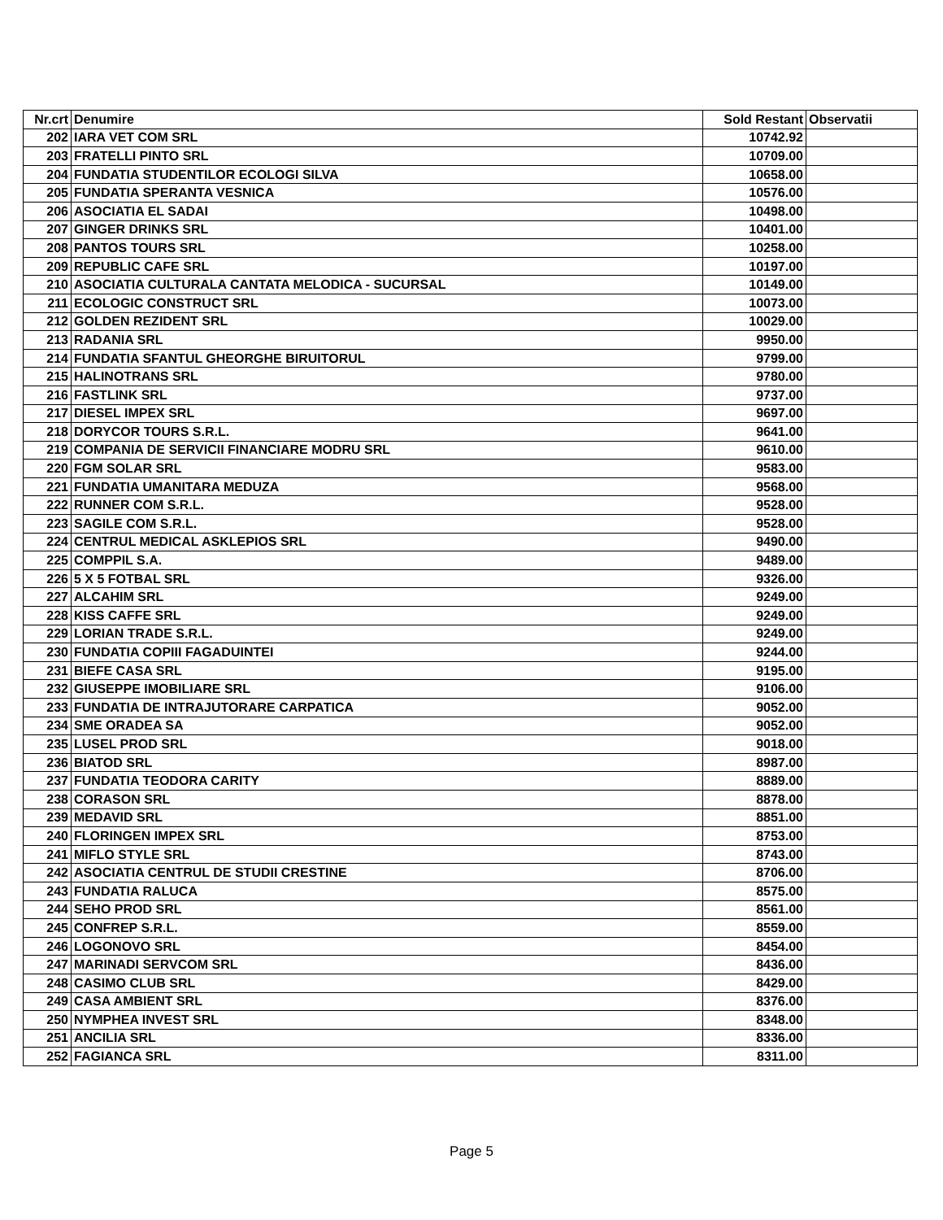| Nr.crt | Denumire | Sold Restant | Observatii |
| --- | --- | --- | --- |
| 202 | IARA VET COM SRL | 10742.92 | |
| 203 | FRATELLI PINTO SRL | 10709.00 | |
| 204 | FUNDATIA STUDENTILOR ECOLOGI SILVA | 10658.00 | |
| 205 | FUNDATIA SPERANTA VESNICA | 10576.00 | |
| 206 | ASOCIATIA EL SADAI | 10498.00 | |
| 207 | GINGER DRINKS SRL | 10401.00 | |
| 208 | PANTOS TOURS SRL | 10258.00 | |
| 209 | REPUBLIC CAFE SRL | 10197.00 | |
| 210 | ASOCIATIA CULTURALA CANTATA MELODICA - SUCURSAL | 10149.00 | |
| 211 | ECOLOGIC CONSTRUCT SRL | 10073.00 | |
| 212 | GOLDEN REZIDENT SRL | 10029.00 | |
| 213 | RADANIA SRL | 9950.00 | |
| 214 | FUNDATIA SFANTUL GHEORGHE BIRUITORUL | 9799.00 | |
| 215 | HALINOTRANS SRL | 9780.00 | |
| 216 | FASTLINK SRL | 9737.00 | |
| 217 | DIESEL IMPEX SRL | 9697.00 | |
| 218 | DORYCOR TOURS S.R.L. | 9641.00 | |
| 219 | COMPANIA DE SERVICII FINANCIARE MODRU SRL | 9610.00 | |
| 220 | FGM SOLAR SRL | 9583.00 | |
| 221 | FUNDATIA UMANITARA MEDUZA | 9568.00 | |
| 222 | RUNNER COM S.R.L. | 9528.00 | |
| 223 | SAGILE COM S.R.L. | 9528.00 | |
| 224 | CENTRUL MEDICAL ASKLEPIOS SRL | 9490.00 | |
| 225 | COMPPIL S.A. | 9489.00 | |
| 226 | 5 X 5 FOTBAL SRL | 9326.00 | |
| 227 | ALCAHIM SRL | 9249.00 | |
| 228 | KISS CAFFE SRL | 9249.00 | |
| 229 | LORIAN TRADE S.R.L. | 9249.00 | |
| 230 | FUNDATIA COPIII FAGADUINTEI | 9244.00 | |
| 231 | BIEFE CASA SRL | 9195.00 | |
| 232 | GIUSEPPE IMOBILIARE SRL | 9106.00 | |
| 233 | FUNDATIA DE INTRAJUTORARE CARPATICA | 9052.00 | |
| 234 | SME ORADEA SA | 9052.00 | |
| 235 | LUSEL PROD SRL | 9018.00 | |
| 236 | BIATOD SRL | 8987.00 | |
| 237 | FUNDATIA TEODORA CARITY | 8889.00 | |
| 238 | CORASON SRL | 8878.00 | |
| 239 | MEDAVID SRL | 8851.00 | |
| 240 | FLORINGEN IMPEX SRL | 8753.00 | |
| 241 | MIFLO STYLE SRL | 8743.00 | |
| 242 | ASOCIATIA CENTRUL DE STUDII CRESTINE | 8706.00 | |
| 243 | FUNDATIA RALUCA | 8575.00 | |
| 244 | SEHO PROD SRL | 8561.00 | |
| 245 | CONFREP S.R.L. | 8559.00 | |
| 246 | LOGONOVO SRL | 8454.00 | |
| 247 | MARINADI SERVCOM SRL | 8436.00 | |
| 248 | CASIMO CLUB SRL | 8429.00 | |
| 249 | CASA AMBIENT SRL | 8376.00 | |
| 250 | NYMPHEA INVEST SRL | 8348.00 | |
| 251 | ANCILIA SRL | 8336.00 | |
| 252 | FAGIANCA SRL | 8311.00 | |
Page 5